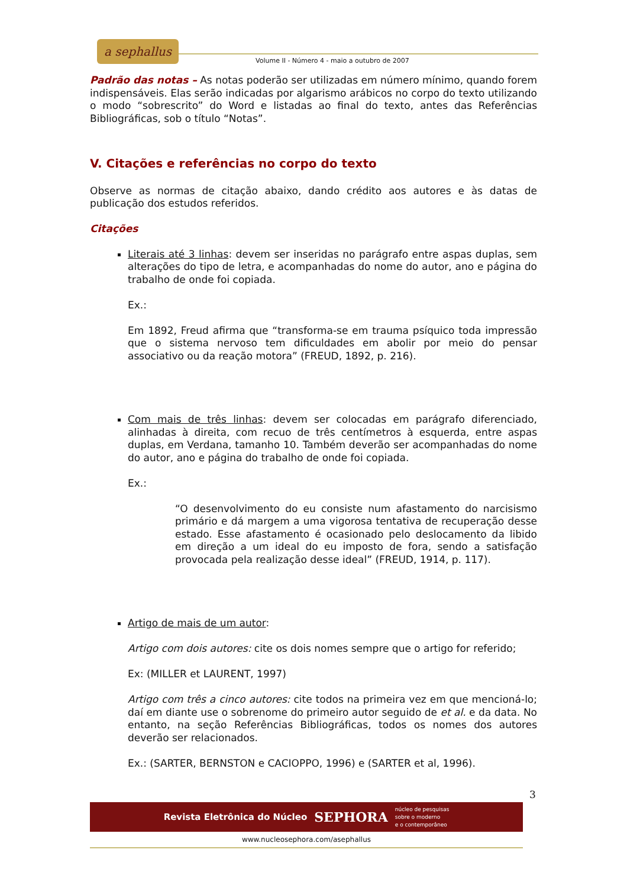a sephallus
Volume II - Número 4 - maio a outubro de 2007
Padrão das notas – As notas poderão ser utilizadas em número mínimo, quando forem indispensáveis. Elas serão indicadas por algarismo arábicos no corpo do texto utilizando o modo “sobrescrito” do Word e listadas ao final do texto, antes das Referências Bibliográficas, sob o título “Notas”.
V. Citações e referências no corpo do texto
Observe as normas de citação abaixo, dando crédito aos autores e às datas de publicação dos estudos referidos.
Citações
Literais até 3 linhas: devem ser inseridas no parágrafo entre aspas duplas, sem alterações do tipo de letra, e acompanhadas do nome do autor, ano e página do trabalho de onde foi copiada.
Ex.:
Em 1892, Freud afirma que “transforma-se em trauma psíquico toda impressão que o sistema nervoso tem dificuldades em abolir por meio do pensar associativo ou da reação motora” (FREUD, 1892, p. 216).
Com mais de três linhas: devem ser colocadas em parágrafo diferenciado, alinhadas à direita, com recuo de três centímetros à esquerda, entre aspas duplas, em Verdana, tamanho 10. Também deverão ser acompanhadas do nome do autor, ano e página do trabalho de onde foi copiada.
Ex.:
“O desenvolvimento do eu consiste num afastamento do narcisismo primário e dá margem a uma vigorosa tentativa de recuperação desse estado. Esse afastamento é ocasionado pelo deslocamento da libido em direção a um ideal do eu imposto de fora, sendo a satisfação provocada pela realização desse ideal” (FREUD, 1914, p. 117).
Artigo de mais de um autor:
Artigo com dois autores: cite os dois nomes sempre que o artigo for referido;
Ex: (MILLER et LAURENT, 1997)
Artigo com três a cinco autores: cite todos na primeira vez em que mencioná-lo; daí em diante use o sobrenome do primeiro autor seguido de et al. e da data. No entanto, na seção Referências Bibliográficas, todos os nomes dos autores deverão ser relacionados.
Ex.: (SARTER, BERNSTON e CACIOPPO, 1996) e (SARTER et al, 1996).
3
Revista Eletrônica do Núcleo SEPHORA núcleo de pesquisas
sobre o moderno
e o contemporâneo
www.nucleosephora.com/asephallus